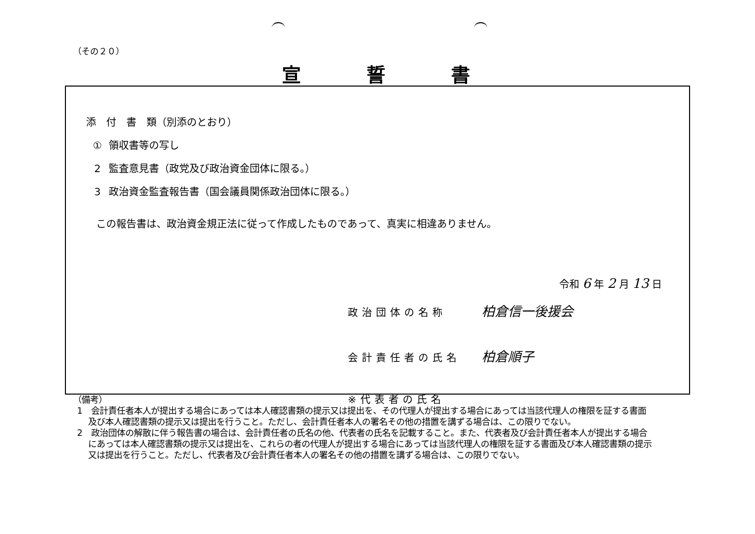（その２０）
宣誓書
添　付　書　類（別添のとおり）
① 領収書等の写し
2 監査意見書（政党及び政治資金団体に限る。）
3 政治資金監査報告書（国会議員関係政治団体に限る。）
この報告書は、政治資金規正法に従って作成したものであって、真実に相違ありません。
令和 6 年 2 月 13 日
政治団体の名称 柏倉信一後援会
会計責任者の氏名 柏倉順子
※代表者の氏名
（備考）
1　会計責任者本人が提出する場合にあっては本人確認書類の提示又は提出を、その代理人が提出する場合にあっては当該代理人の権限を証する書面及び本人確認書類の提示又は提出を行うこと。ただし、会計責任者本人の署名その他の措置を講ずる場合は、この限りでない。
2　政治団体の解散に伴う報告書の場合は、会計責任者の氏名の他、代表者の氏名を記載すること。また、代表者及び会計責任者本人が提出する場合にあっては本人確認書類の提示又は提出を、これらの者の代理人が提出する場合にあっては当該代理人の権限を証する書面及び本人確認書類の提示又は提出を行うこと。ただし、代表者及び会計責任者本人の署名その他の措置を講ずる場合は、この限りでない。